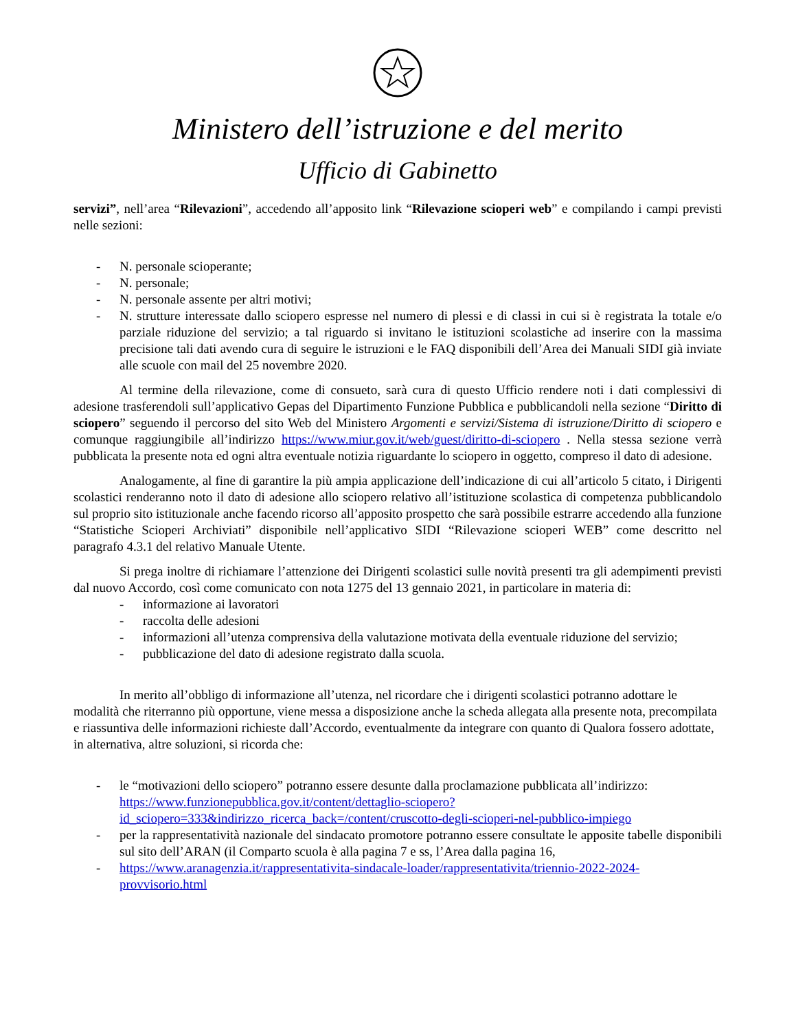Ministero dell’istruzione e del merito
Ufficio di Gabinetto
servizi”, nell’area “Rilevazioni”, accedendo all’apposito link “Rilevazione scioperi web” e compilando i campi previsti nelle sezioni:
- N. personale scioperante;
- N. personale;
- N. personale assente per altri motivi;
- N. strutture interessate dallo sciopero espresse nel numero di plessi e di classi in cui si è registrata la totale e/o parziale riduzione del servizio; a tal riguardo si invitano le istituzioni scolastiche ad inserire con la massima precisione tali dati avendo cura di seguire le istruzioni e le FAQ disponibili dell’Area dei Manuali SIDI già inviate alle scuole con mail del 25 novembre 2020.
Al termine della rilevazione, come di consueto, sarà cura di questo Ufficio rendere noti i dati complessivi di adesione trasferendoli sull’applicativo Gepas del Dipartimento Funzione Pubblica e pubblicandoli nella sezione “Diritto di sciopero” seguendo il percorso del sito Web del Ministero Argomenti e servizi/Sistema di istruzione/Diritto di sciopero e comunque raggiungibile all’indirizzo https://www.miur.gov.it/web/guest/diritto-di-sciopero . Nella stessa sezione verrà pubblicata la presente nota ed ogni altra eventuale notizia riguardante lo sciopero in oggetto, compreso il dato di adesione.
Analogamente, al fine di garantire la più ampia applicazione dell’indicazione di cui all’articolo 5 citato, i Dirigenti scolastici renderanno noto il dato di adesione allo sciopero relativo all’istituzione scolastica di competenza pubblicandolo sul proprio sito istituzionale anche facendo ricorso all’apposito prospetto che sarà possibile estrarre accedendo alla funzione “Statistiche Scioperi Archiviati” disponibile nell’applicativo SIDI “Rilevazione scioperi WEB” come descritto nel paragrafo 4.3.1 del relativo Manuale Utente.
Si prega inoltre di richiamare l’attenzione dei Dirigenti scolastici sulle novità presenti tra gli adempimenti previsti dal nuovo Accordo, così come comunicato con nota 1275 del 13 gennaio 2021, in particolare in materia di:
- informazione ai lavoratori
- raccolta delle adesioni
- informazioni all’utenza comprensiva della valutazione motivata della eventuale riduzione del servizio;
- pubblicazione del dato di adesione registrato dalla scuola.
In merito all’obbligo di informazione all’utenza, nel ricordare che i dirigenti scolastici potranno adottare le modalità che riterranno più opportune, viene messa a disposizione anche la scheda allegata alla presente nota, precompilata e riassuntiva delle informazioni richieste dall’Accordo, eventualmente da integrare con quanto di Qualora fossero adottate, in alternativa, altre soluzioni, si ricorda che:
- le “motivazioni dello sciopero” potranno essere desunte dalla proclamazione pubblicata all’indirizzo: https://www.funzionepubblica.gov.it/content/dettaglio-sciopero?id_sciopero=333&indirizzo_ricerca_back=/content/cruscotto-degli-scioperi-nel-pubblico-impiego
- per la rappresentatività nazionale del sindacato promotore potranno essere consultate le apposite tabelle disponibili sul sito dell’ARAN (il Comparto scuola è alla pagina 7 e ss, l’Area dalla pagina 16,
- https://www.aranagenzia.it/rappresentativita-sindacale-loader/rappresentativita/triennio-2022-2024-provvisorio.html